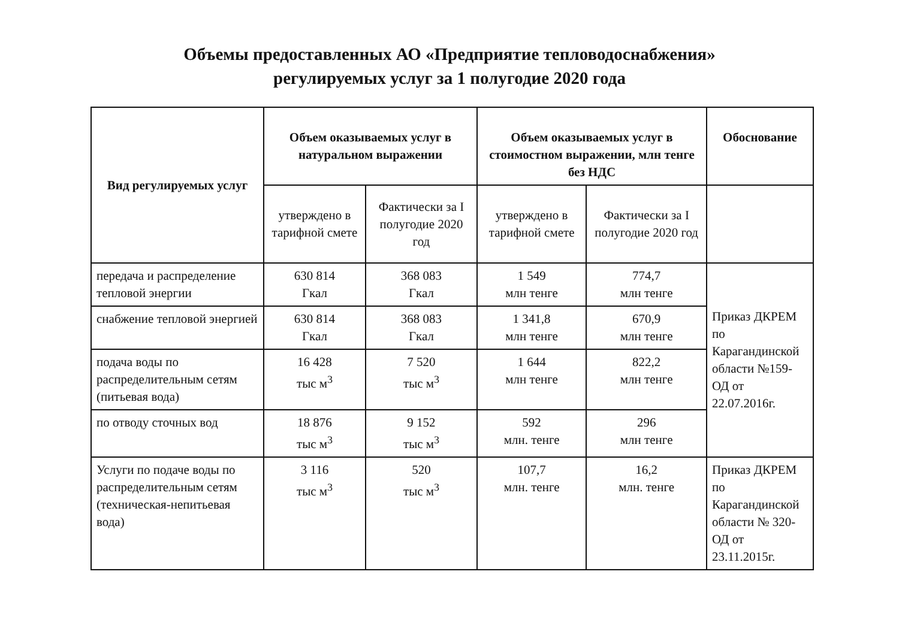Объемы предоставленных АО «Предприятие тепловодоснабжения»
регулируемых услуг за 1 полугодие 2020 года
| Вид регулируемых услуг | Объем оказываемых услуг в натуральном выражении | | Объем оказываемых услуг в стоимостном выражении, млн тенге без НДС | | Обоснование |
| --- | --- | --- | --- | --- | --- |
| | утверждено в тарифной смете | Фактически за I полугодие 2020 год | утверждено в тарифной смете | Фактически за I полугодие 2020 год | |
| передача и распределение тепловой энергии | 630 814 Гкал | 368 083 Гкал | 1 549 млн тенге | 774,7 млн тенге | Приказ ДКРЕМ по Карагандинской области №159- ОД от 22.07.2016г. |
| снабжение тепловой энергией | 630 814 Гкал | 368 083 Гкал | 1 341,8 млн тенге | 670,9 млн тенге | |
| подача воды по распределительным сетям (питьевая вода) | 16 428 тыс м<sup>3</sup> | 7 520 тыс м<sup>3</sup> | 1 644 млн тенге | 822,2 млн тенге | |
| по отводу сточных вод | 18 876 тыс м<sup>3</sup> | 9 152 тыс м<sup>3</sup> | 592 млн. тенге | 296 млн тенге | |
| Услуги по подаче воды по распределительным сетям (техническая-непитьевая вода) | 3 116 тыс м<sup>3</sup> | 520 тыс м<sup>3</sup> | 107,7 млн. тенге | 16,2 млн. тенге | Приказ ДКРЕМ по Карагандинской области № 320- ОД от 23.11.2015г. |